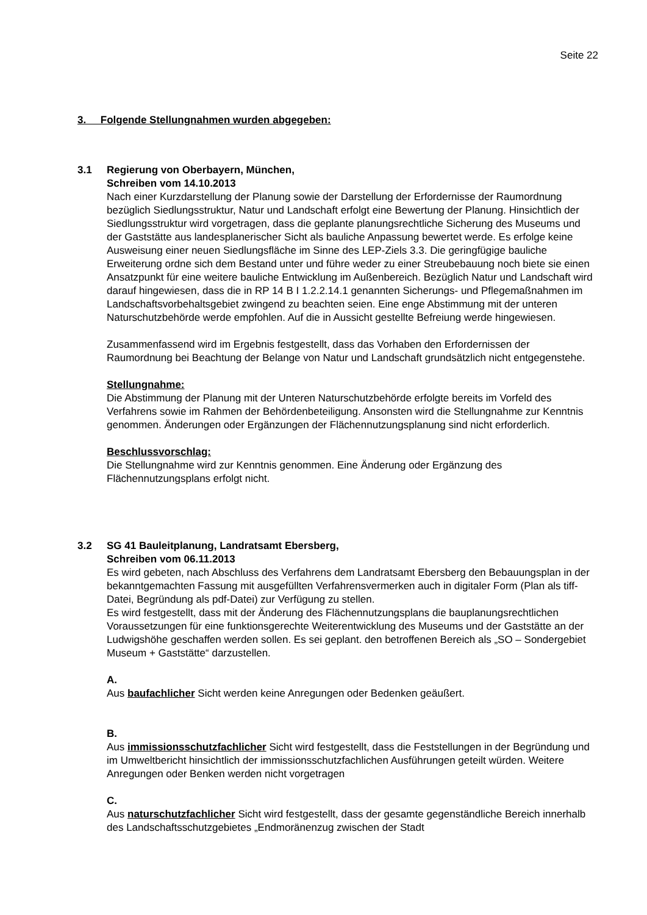Seite 22
3. Folgende Stellungnahmen wurden abgegeben:
3.1 Regierung von Oberbayern, München,
Schreiben vom 14.10.2013
Nach einer Kurzdarstellung der Planung sowie der Darstellung der Erfordernisse der Raumordnung bezüglich Siedlungsstruktur, Natur und Landschaft erfolgt eine Bewertung der Planung. Hinsichtlich der Siedlungsstruktur wird vorgetragen, dass die geplante planungsrechtliche Sicherung des Museums und der Gaststätte aus landesplanerischer Sicht als bauliche Anpassung bewertet werde. Es erfolge keine Ausweisung einer neuen Siedlungsfläche im Sinne des LEP-Ziels 3.3. Die geringfügige bauliche Erweiterung ordne sich dem Bestand unter und führe weder zu einer Streubebauung noch biete sie einen Ansatzpunkt für eine weitere bauliche Entwicklung im Außenbereich. Bezüglich Natur und Landschaft wird darauf hingewiesen, dass die in RP 14 B I 1.2.2.14.1 genannten Sicherungs- und Pflegemaßnahmen im Landschaftsvorbehaltsgebiet zwingend zu beachten seien. Eine enge Abstimmung mit der unteren Naturschutzbehörde werde empfohlen. Auf die in Aussicht gestellte Befreiung werde hingewiesen.
Zusammenfassend wird im Ergebnis festgestellt, dass das Vorhaben den Erfordernissen der Raumordnung bei Beachtung der Belange von Natur und Landschaft grundsätzlich nicht entgegenstehe.
Stellungnahme:
Die Abstimmung der Planung mit der Unteren Naturschutzbehörde erfolgte bereits im Vorfeld des Verfahrens sowie im Rahmen der Behördenbeteiligung. Ansonsten wird die Stellungnahme zur Kenntnis genommen. Änderungen oder Ergänzungen der Flächennutzungsplanung sind nicht erforderlich.
Beschlussvorschlag:
Die Stellungnahme wird zur Kenntnis genommen. Eine Änderung oder Ergänzung des Flächennutzungsplans erfolgt nicht.
3.2 SG 41 Bauleitplanung, Landratsamt Ebersberg,
Schreiben vom 06.11.2013
Es wird gebeten, nach Abschluss des Verfahrens dem Landratsamt Ebersberg den Bebauungsplan in der bekanntgemachten Fassung mit ausgefüllten Verfahrensvermerken auch in digitaler Form (Plan als tiff-Datei, Begründung als pdf-Datei) zur Verfügung zu stellen.
Es wird festgestellt, dass mit der Änderung des Flächennutzungsplans die bauplanungsrechtlichen Voraussetzungen für eine funktionsgerechte Weiterentwicklung des Museums und der Gaststätte an der Ludwigshöhe geschaffen werden sollen. Es sei geplant. den betroffenen Bereich als „SO – Sondergebiet Museum + Gaststätte“ darzustellen.
A.
Aus baufachlicher Sicht werden keine Anregungen oder Bedenken geäußert.
B.
Aus immissionsschutzfachlicher Sicht wird festgestellt, dass die Feststellungen in der Begründung und im Umweltbericht hinsichtlich der immissionsschutzfachlichen Ausführungen geteilt würden. Weitere Anregungen oder Benken werden nicht vorgetragen
C.
Aus naturschutzfachlicher Sicht wird festgestellt, dass der gesamte gegenständliche Bereich innerhalb des Landschaftsschutzgebietes „Endmoränenzug zwischen der Stadt